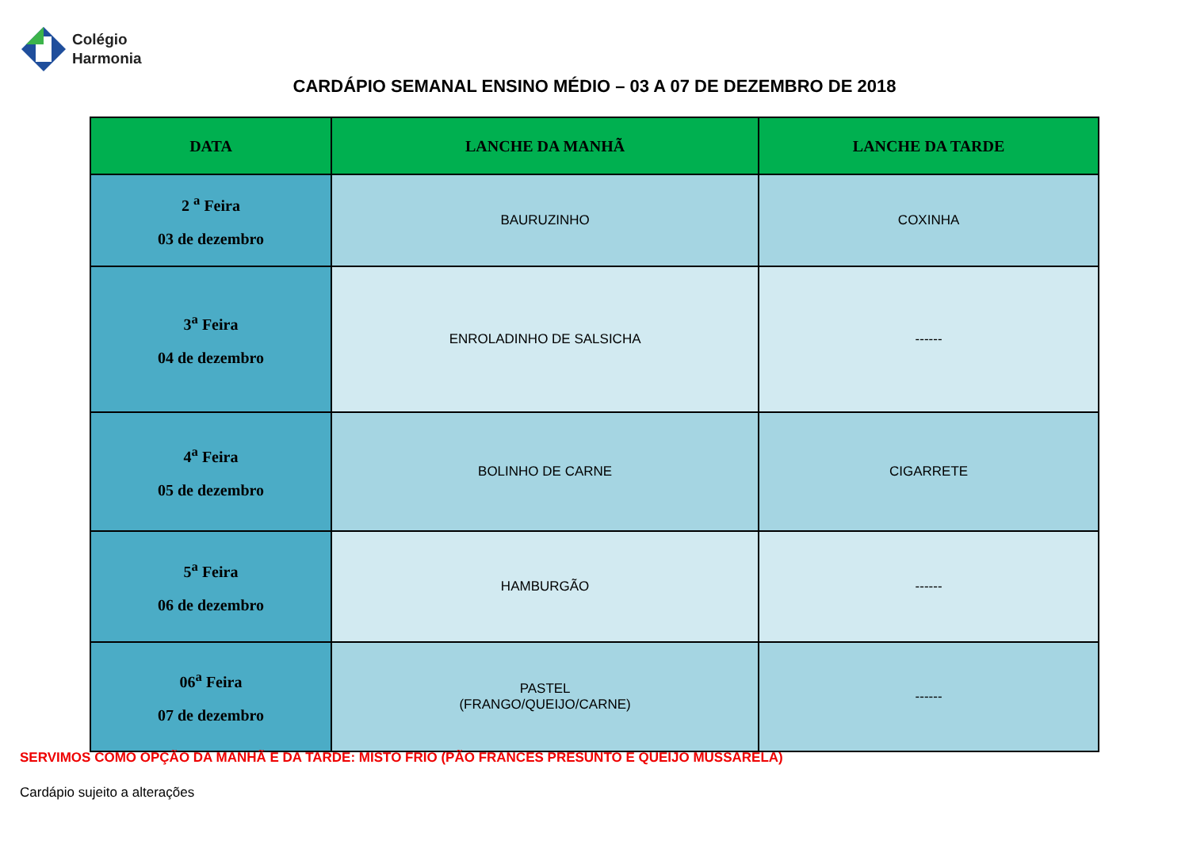Colégio
Harmonia
CARDÁPIO SEMANAL ENSINO MÉDIO – 03 A 07 DE DEZEMBRO DE 2018
| DATA | LANCHE DA MANHÃ | LANCHE DA TARDE |
| --- | --- | --- |
| 2 <sup>a</sup> Feira 03 de dezembro | BAURUZINHO | COXINHA |
| 3<sup>a</sup> Feira 04 de dezembro | ENROLADINHO DE SALSICHA | ------ |
| 4<sup>a</sup> Feira 05 de dezembro | BOLINHO DE CARNE | CIGARRETE |
| 5<sup>a</sup> Feira 06 de dezembro | HAMBURGÃO | ------ |
| 06<sup>a</sup> Feira 07 de dezembro | PASTEL (FRANGO/QUEIJO/CARNE) | ------ |
SERVIMOS COMO OPÇÃO DA MANHÃ E DA TARDE: MISTO FRIO (PÃO FRANCES PRESUNTO E QUEIJO MUSSARELA)
Cardápio sujeito a alterações